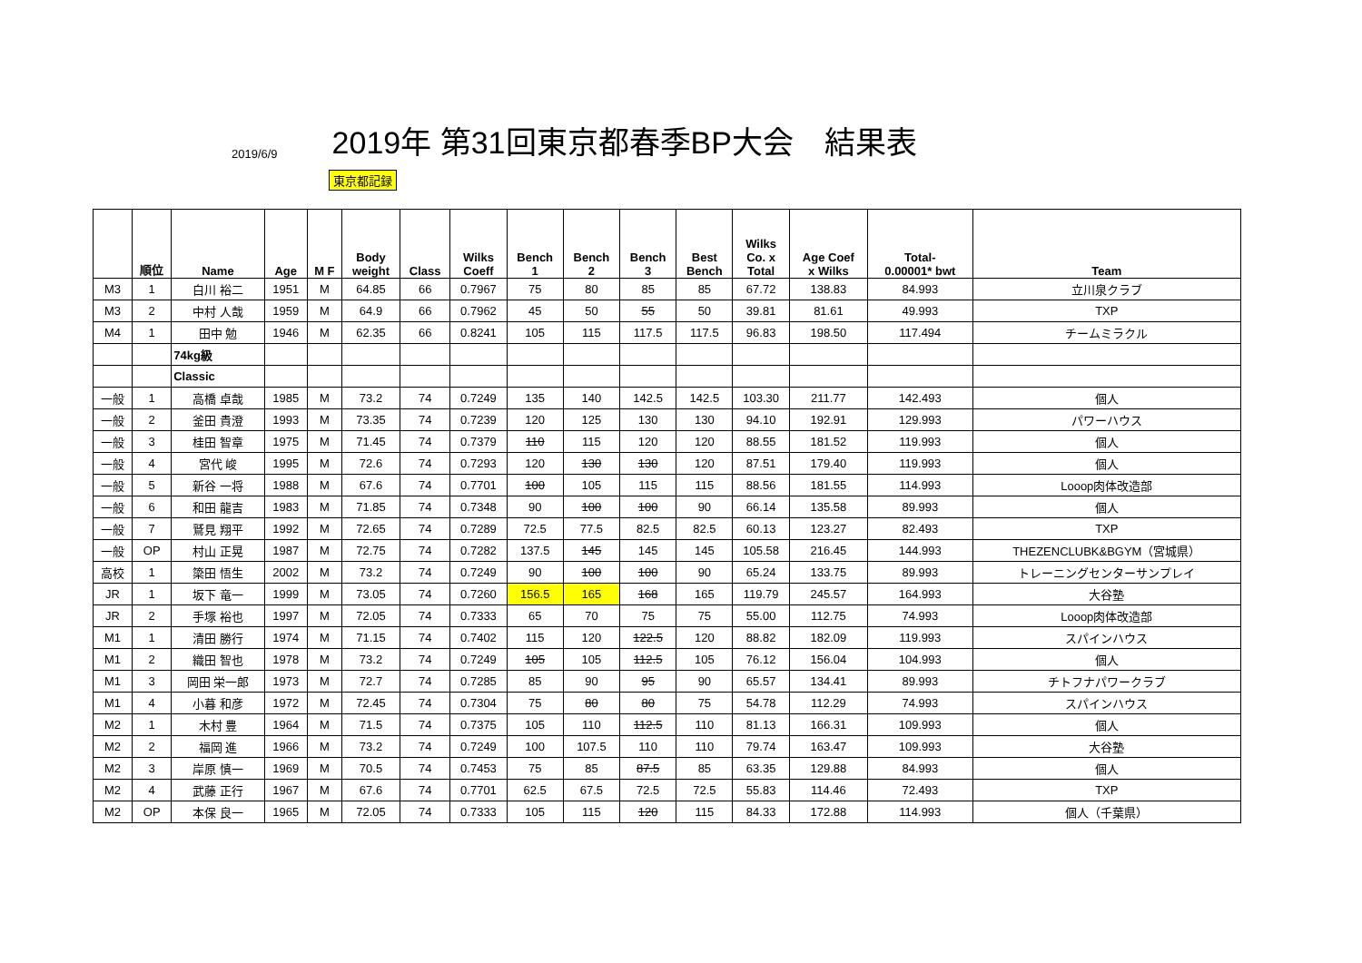2019/6/9
2019年 第31回東京都春季BP大会　結果表
東京都記録
| | 順位 | Name | Age | M F | Body weight | Class | Wilks Coeff | Bench 1 | Bench 2 | Bench 3 | Best Bench | Wilks Co. x Total | Age Coef x Wilks | Total- 0.00001* bwt | Team |
| --- | --- | --- | --- | --- | --- | --- | --- | --- | --- | --- | --- | --- | --- | --- | --- |
| M3 | 1 | 白川 裕二 | 1951 | M | 64.85 | 66 | 0.7967 | 75 | 80 | 85 | 85 | 67.72 | 138.83 | 84.993 | 立川泉クラブ |
| M3 | 2 | 中村 人哉 | 1959 | M | 64.9 | 66 | 0.7962 | 45 | 50 | 55 | 50 | 39.81 | 81.61 | 49.993 | TXP |
| M4 | 1 | 田中 勉 | 1946 | M | 62.35 | 66 | 0.8241 | 105 | 115 | 117.5 | 117.5 | 96.83 | 198.50 | 117.494 | チームミラクル |
| | | 74kg級 | | | | | | | | | | | | | |
| | | Classic | | | | | | | | | | | | | |
| 一般 | 1 | 高橋 卓哉 | 1985 | M | 73.2 | 74 | 0.7249 | 135 | 140 | 142.5 | 142.5 | 103.30 | 211.77 | 142.493 | 個人 |
| 一般 | 2 | 釜田 貴澄 | 1993 | M | 73.35 | 74 | 0.7239 | 120 | 125 | 130 | 130 | 94.10 | 192.91 | 129.993 | パワーハウス |
| 一般 | 3 | 桂田 智章 | 1975 | M | 71.45 | 74 | 0.7379 | 110 | 115 | 120 | 120 | 88.55 | 181.52 | 119.993 | 個人 |
| 一般 | 4 | 宮代 峻 | 1995 | M | 72.6 | 74 | 0.7293 | 120 | 130 | 130 | 120 | 87.51 | 179.40 | 119.993 | 個人 |
| 一般 | 5 | 新谷 一将 | 1988 | M | 67.6 | 74 | 0.7701 | 100 | 105 | 115 | 115 | 88.56 | 181.55 | 114.993 | Looop肉体改造部 |
| 一般 | 6 | 和田 龍吉 | 1983 | M | 71.85 | 74 | 0.7348 | 90 | 100 | 100 | 90 | 66.14 | 135.58 | 89.993 | 個人 |
| 一般 | 7 | 鷲見 翔平 | 1992 | M | 72.65 | 74 | 0.7289 | 72.5 | 77.5 | 82.5 | 82.5 | 60.13 | 123.27 | 82.493 | TXP |
| 一般 | OP | 村山 正晃 | 1987 | M | 72.75 | 74 | 0.7282 | 137.5 | 145 | 145 | 145 | 105.58 | 216.45 | 144.993 | THEZENCLUBK&BGYM（宮城県） |
| 高校 | 1 | 簗田 悟生 | 2002 | M | 73.2 | 74 | 0.7249 | 90 | 100 | 100 | 90 | 65.24 | 133.75 | 89.993 | トレーニングセンターサンプレイ |
| JR | 1 | 坂下 竜一 | 1999 | M | 73.05 | 74 | 0.7260 | 156.5 | 165 | 168 | 165 | 119.79 | 245.57 | 164.993 | 大谷塾 |
| JR | 2 | 手塚 裕也 | 1997 | M | 72.05 | 74 | 0.7333 | 65 | 70 | 75 | 75 | 55.00 | 112.75 | 74.993 | Looop肉体改造部 |
| M1 | 1 | 清田 勝行 | 1974 | M | 71.15 | 74 | 0.7402 | 115 | 120 | 122.5 | 120 | 88.82 | 182.09 | 119.993 | スパインハウス |
| M1 | 2 | 織田 智也 | 1978 | M | 73.2 | 74 | 0.7249 | 105 | 105 | 112.5 | 105 | 76.12 | 156.04 | 104.993 | 個人 |
| M1 | 3 | 岡田 栄一郎 | 1973 | M | 72.7 | 74 | 0.7285 | 85 | 90 | 95 | 90 | 65.57 | 134.41 | 89.993 | チトフナパワークラブ |
| M1 | 4 | 小暮 和彦 | 1972 | M | 72.45 | 74 | 0.7304 | 75 | 80 | 80 | 75 | 54.78 | 112.29 | 74.993 | スパインハウス |
| M2 | 1 | 木村 豊 | 1964 | M | 71.5 | 74 | 0.7375 | 105 | 110 | 112.5 | 110 | 81.13 | 166.31 | 109.993 | 個人 |
| M2 | 2 | 福岡 進 | 1966 | M | 73.2 | 74 | 0.7249 | 100 | 107.5 | 110 | 110 | 79.74 | 163.47 | 109.993 | 大谷塾 |
| M2 | 3 | 岸原 慎一 | 1969 | M | 70.5 | 74 | 0.7453 | 75 | 85 | 87.5 | 85 | 63.35 | 129.88 | 84.993 | 個人 |
| M2 | 4 | 武藤 正行 | 1967 | M | 67.6 | 74 | 0.7701 | 62.5 | 67.5 | 72.5 | 72.5 | 55.83 | 114.46 | 72.493 | TXP |
| M2 | OP | 本保 良一 | 1965 | M | 72.05 | 74 | 0.7333 | 105 | 115 | 120 | 115 | 84.33 | 172.88 | 114.993 | 個人（千葉県） |